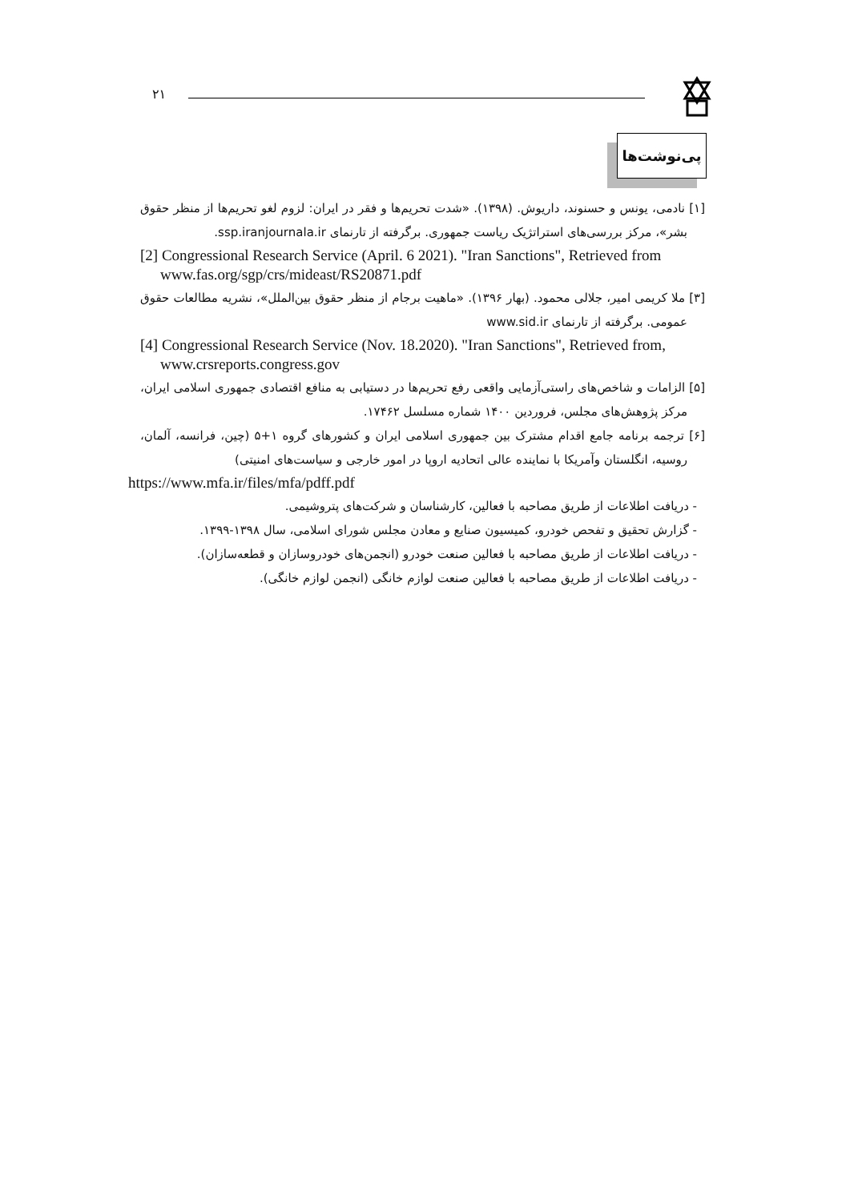۲۱
پی‌نوشت‌ها
[۱] نادمی، یونس و حسنوند، داریوش. (۱۳۹۸). «شدت تحریم‌ها و فقر در ایران: لزوم لغو تحریم‌ها از منظر حقوق بشر»، مرکز بررسی‌های استراتژیک ریاست جمهوری. برگرفته از تارنمای ssp.iranjournala.ir.
[2] Congressional Research Service (April. 6 2021). "Iran Sanctions", Retrieved from www.fas.org/sgp/crs/mideast/RS20871.pdf
[۳] ملا کریمی امیر، جلالی محمود. (بهار ۱۳۹۶). «ماهیت برجام از منظر حقوق بین‌الملل»، نشریه مطالعات حقوق عمومی. برگرفته از تارنمای www.sid.ir
[4] Congressional Research Service (Nov. 18.2020). "Iran Sanctions", Retrieved from, www.crsreports.congress.gov
[۵] الزامات و شاخص‌های راستی‌آزمایی واقعی رفع تحریم‌ها در دستیابی به منافع اقتصادی جمهوری اسلامی ایران، مرکز پژوهش‌های مجلس، فروردین ۱۴۰۰ شماره مسلسل ۱۷۴۶۲.
[۶] ترجمه برنامه جامع اقدام مشترک بین جمهوری اسلامی ایران و کشورهای گروه ۱+۵ (چین، فرانسه، آلمان، روسیه، انگلستان وآمریکا با نماینده عالی اتحادیه اروپا در امور خارجی و سیاست‌های امنیتی)
https://www.mfa.ir/files/mfa/pdff.pdf
- دریافت اطلاعات از طریق مصاحبه با فعالین، کارشناسان و شرکت‌های پتروشیمی.
- گزارش تحقیق و تفحص خودرو، کمیسیون صنایع و معادن مجلس شورای اسلامی، سال ۱۳۹۸-۱۳۹۹.
- دریافت اطلاعات از طریق مصاحبه با فعالین صنعت خودرو (انجمن‌های خودروسازان و قطعه‌سازان).
- دریافت اطلاعات از طریق مصاحبه با فعالین صنعت لوازم خانگی (انجمن لوازم خانگی).